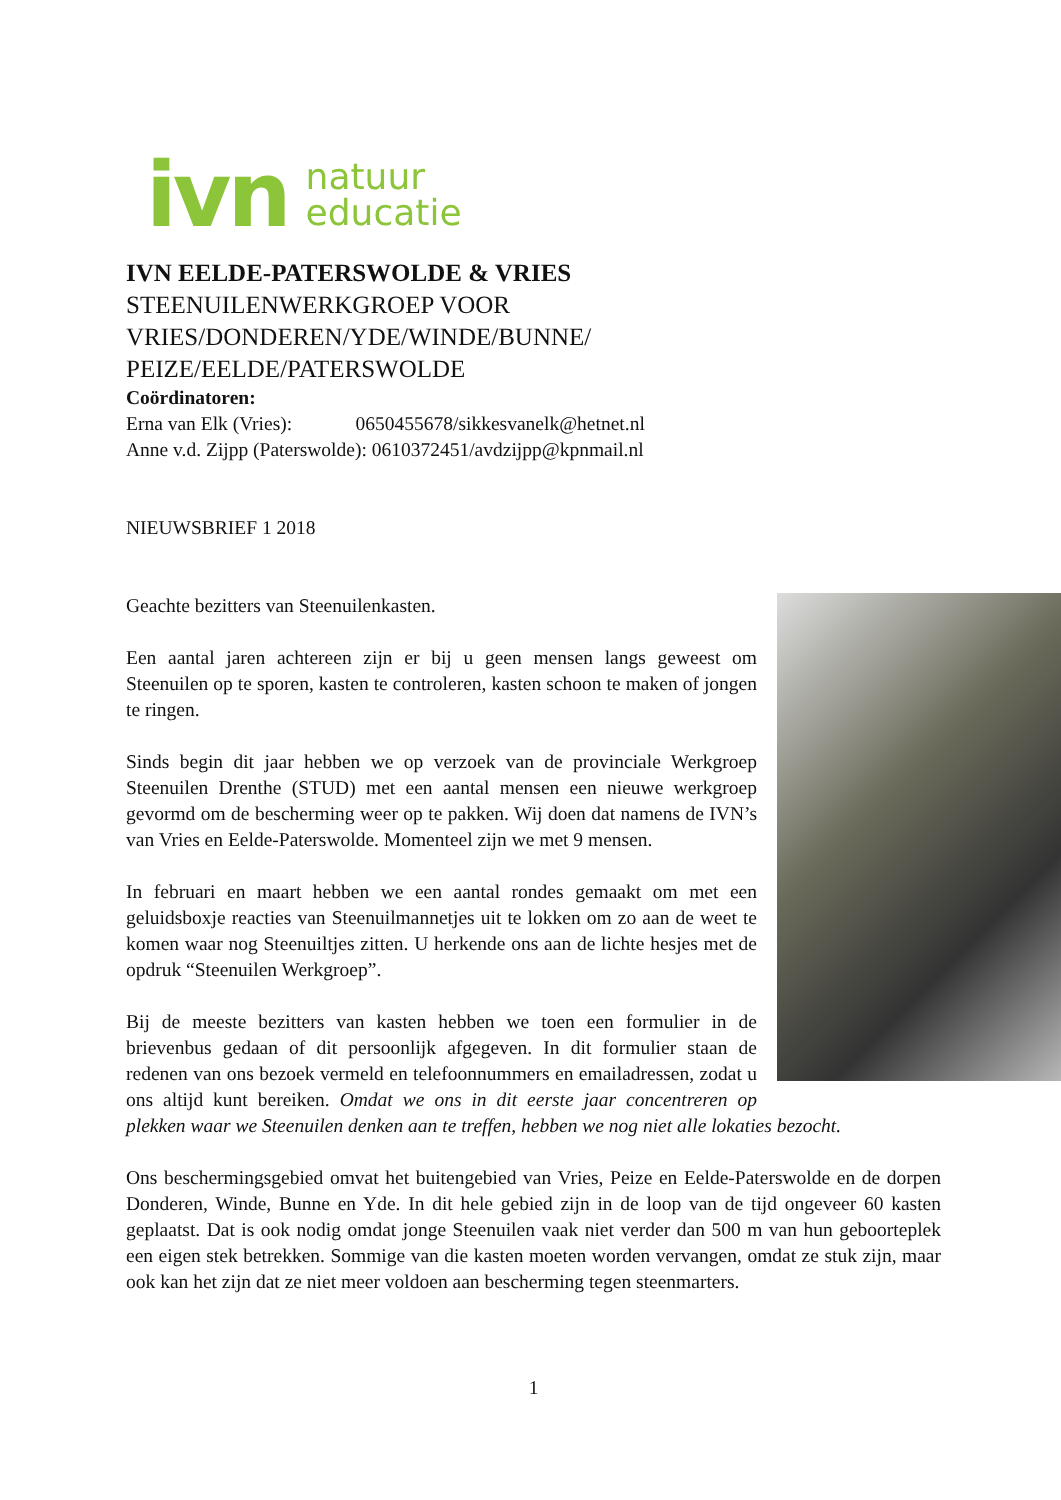ivn natuur
educatie
IVN EELDE-PATERSWOLDE & VRIES
STEENUILENWERKGROEP VOOR
VRIES/DONDEREN/YDE/WINDE/BUNNE/
PEIZE/EELDE/PATERSWOLDE
Coördinatoren:
Erna van Elk (Vries): 0650455678/sikkesvanelk@hetnet.nl
Anne v.d. Zijpp (Paterswolde): 0610372451/avdzijpp@kpnmail.nl
NIEUWSBRIEF 1 2018
Geachte bezitters van Steenuilenkasten.
Een aantal jaren achtereen zijn er bij u geen mensen langs geweest om Steenuilen op te sporen, kasten te controleren, kasten schoon te maken of jongen te ringen.
Sinds begin dit jaar hebben we op verzoek van de provinciale Werkgroep Steenuilen Drenthe (STUD) met een aantal mensen een nieuwe werkgroep gevormd om de bescherming weer op te pakken. Wij doen dat namens de IVN’s van Vries en Eelde-Paterswolde. Momenteel zijn we met 9 mensen.
In februari en maart hebben we een aantal rondes gemaakt om met een geluidsboxje reacties van Steenuilmannetjes uit te lokken om zo aan de weet te komen waar nog Steenuiltjes zitten. U herkende ons aan de lichte hesjes met de opdruk “Steenuilen Werkgroep”.
Bij de meeste bezitters van kasten hebben we toen een formulier in de brievenbus gedaan of dit persoonlijk afgegeven. In dit formulier staan de redenen van ons bezoek vermeld en telefoonnummers en emailadressen, zodat u ons altijd kunt bereiken. Omdat we ons in dit eerste jaar concentreren op plekken waar we Steenuilen denken aan te treffen, hebben we nog niet alle lokaties bezocht.
Ons beschermingsgebied omvat het buitengebied van Vries, Peize en Eelde-Paterswolde en de dorpen Donderen, Winde, Bunne en Yde. In dit hele gebied zijn in de loop van de tijd ongeveer 60 kasten geplaatst. Dat is ook nodig omdat jonge Steenuilen vaak niet verder dan 500 m van hun geboorteplek een eigen stek betrekken. Sommige van die kasten moeten worden vervangen, omdat ze stuk zijn, maar ook kan het zijn dat ze niet meer voldoen aan bescherming tegen steenmarters.
1